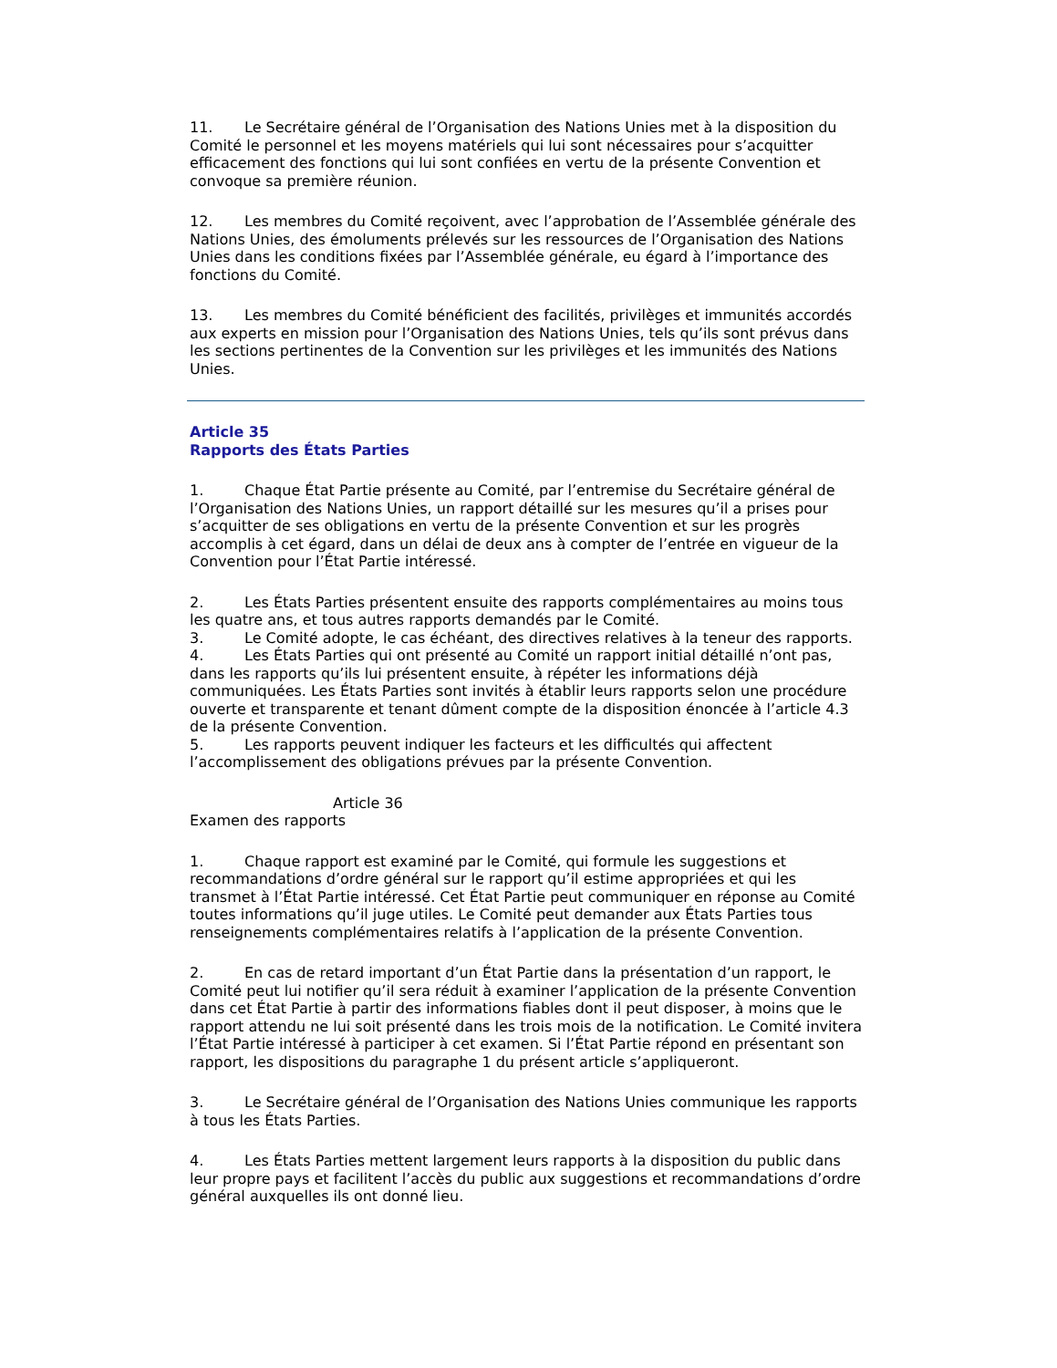11. Le Secrétaire général de l’Organisation des Nations Unies met à la disposition du Comité le personnel et les moyens matériels qui lui sont nécessaires pour s’acquitter efficacement des fonctions qui lui sont confiées en vertu de la présente Convention et convoque sa première réunion.
12. Les membres du Comité reçoivent, avec l’approbation de l’Assemblée générale des Nations Unies, des émoluments prélevés sur les ressources de l’Organisation des Nations Unies dans les conditions fixées par l’Assemblée générale, eu égard à l’importance des fonctions du Comité.
13. Les membres du Comité bénéficient des facilités, privilèges et immunités accordés aux experts en mission pour l’Organisation des Nations Unies, tels qu’ils sont prévus dans les sections pertinentes de la Convention sur les privilèges et les immunités des Nations Unies.
Article 35
Rapports des États Parties
1. Chaque État Partie présente au Comité, par l’entremise du Secrétaire général de l’Organisation des Nations Unies, un rapport détaillé sur les mesures qu’il a prises pour s’acquitter de ses obligations en vertu de la présente Convention et sur les progrès accomplis à cet égard, dans un délai de deux ans à compter de l’entrée en vigueur de la Convention pour l’État Partie intéressé.
2. Les États Parties présentent ensuite des rapports complémentaires au moins tous les quatre ans, et tous autres rapports demandés par le Comité.
3. Le Comité adopte, le cas échéant, des directives relatives à la teneur des rapports.
4. Les États Parties qui ont présenté au Comité un rapport initial détaillé n’ont pas, dans les rapports qu’ils lui présentent ensuite, à répéter les informations déjà communiquées. Les États Parties sont invités à établir leurs rapports selon une procédure ouverte et transparente et tenant dûment compte de la disposition énoncée à l’article 4.3 de la présente Convention.
5. Les rapports peuvent indiquer les facteurs et les difficultés qui affectent l’accomplissement des obligations prévues par la présente Convention.
Article 36
Examen des rapports
1. Chaque rapport est examiné par le Comité, qui formule les suggestions et recommandations d’ordre général sur le rapport qu’il estime appropriées et qui les transmet à l’État Partie intéressé. Cet État Partie peut communiquer en réponse au Comité toutes informations qu’il juge utiles. Le Comité peut demander aux États Parties tous renseignements complémentaires relatifs à l’application de la présente Convention.
2. En cas de retard important d’un État Partie dans la présentation d’un rapport, le Comité peut lui notifier qu’il sera réduit à examiner l’application de la présente Convention dans cet État Partie à partir des informations fiables dont il peut disposer, à moins que le rapport attendu ne lui soit présenté dans les trois mois de la notification. Le Comité invitera l’État Partie intéressé à participer à cet examen. Si l’État Partie répond en présentant son rapport, les dispositions du paragraphe 1 du présent article s’appliqueront.
3. Le Secrétaire général de l’Organisation des Nations Unies communique les rapports à tous les États Parties.
4. Les États Parties mettent largement leurs rapports à la disposition du public dans leur propre pays et facilitent l’accès du public aux suggestions et recommandations d’ordre général auxquelles ils ont donné lieu.